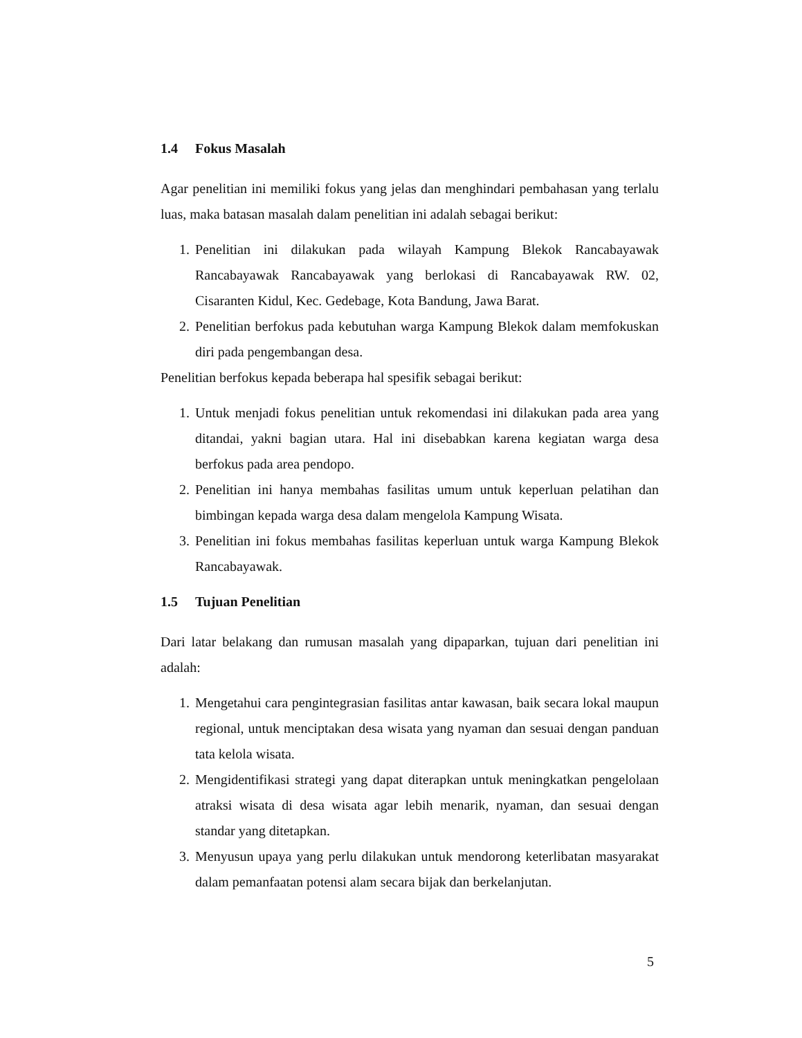1.4 Fokus Masalah
Agar penelitian ini memiliki fokus yang jelas dan menghindari pembahasan yang terlalu luas, maka batasan masalah dalam penelitian ini adalah sebagai berikut:
1. Penelitian ini dilakukan pada wilayah Kampung Blekok Rancabayawak Rancabayawak Rancabayawak yang berlokasi di Rancabayawak RW. 02, Cisaranten Kidul, Kec. Gedebage, Kota Bandung, Jawa Barat.
2. Penelitian berfokus pada kebutuhan warga Kampung Blekok dalam memfokuskan diri pada pengembangan desa.
Penelitian berfokus kepada beberapa hal spesifik sebagai berikut:
1. Untuk menjadi fokus penelitian untuk rekomendasi ini dilakukan pada area yang ditandai, yakni bagian utara. Hal ini disebabkan karena kegiatan warga desa berfokus pada area pendopo.
2. Penelitian ini hanya membahas fasilitas umum untuk keperluan pelatihan dan bimbingan kepada warga desa dalam mengelola Kampung Wisata.
3. Penelitian ini fokus membahas fasilitas keperluan untuk warga Kampung Blekok Rancabayawak.
1.5 Tujuan Penelitian
Dari latar belakang dan rumusan masalah yang dipaparkan, tujuan dari penelitian ini adalah:
1. Mengetahui cara pengintegrasian fasilitas antar kawasan, baik secara lokal maupun regional, untuk menciptakan desa wisata yang nyaman dan sesuai dengan panduan tata kelola wisata.
2. Mengidentifikasi strategi yang dapat diterapkan untuk meningkatkan pengelolaan atraksi wisata di desa wisata agar lebih menarik, nyaman, dan sesuai dengan standar yang ditetapkan.
3. Menyusun upaya yang perlu dilakukan untuk mendorong keterlibatan masyarakat dalam pemanfaatan potensi alam secara bijak dan berkelanjutan.
5